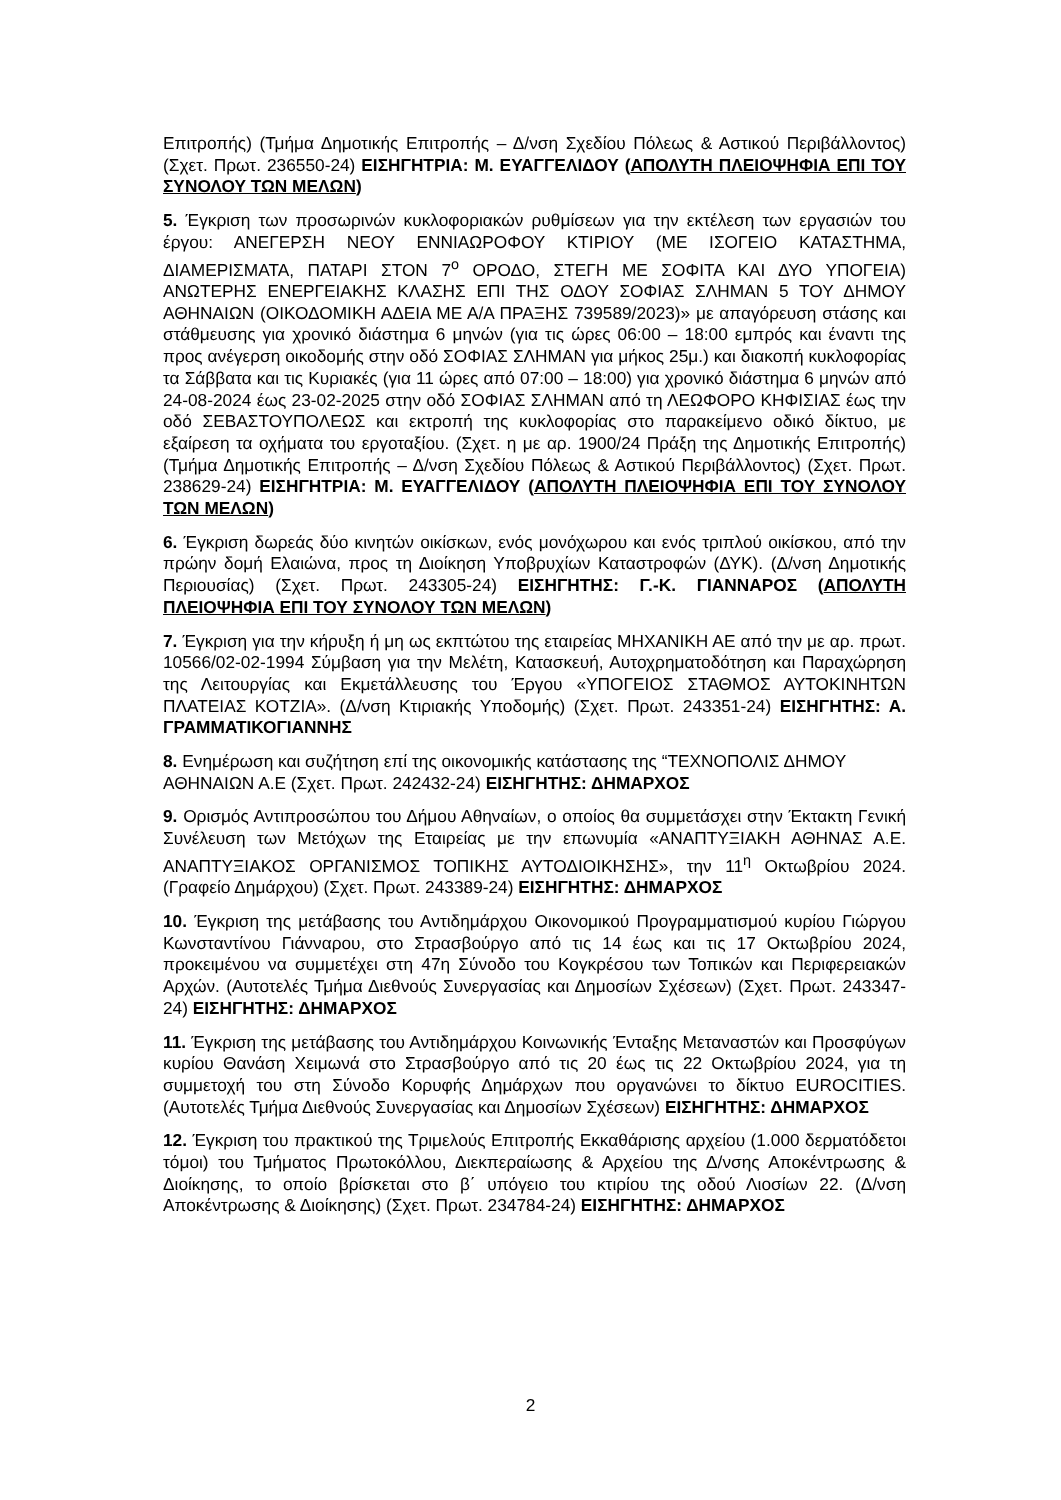Επιτροπής) (Τμήμα Δημοτικής Επιτροπής – Δ/νση Σχεδίου Πόλεως & Αστικού Περιβάλλοντος) (Σχετ. Πρωτ. 236550-24) ΕΙΣΗΓΗΤΡΙΑ: Μ. ΕΥΑΓΓΕΛΙΔΟΥ (ΑΠΟΛΥΤΗ ΠΛΕΙΟΨΗΦΙΑ ΕΠΙ ΤΟΥ ΣΥΝΟΛΟΥ ΤΩΝ ΜΕΛΩΝ)
5. Έγκριση των προσωρινών κυκλοφοριακών ρυθμίσεων για την εκτέλεση των εργασιών του έργου: ΑΝΕΓΕΡΣΗ ΝΕΟΥ ΕΝΝΙΑΩΡΟΦΟΥ ΚΤΙΡΙΟΥ (ΜΕ ΙΣΟΓΕΙΟ ΚΑΤΑΣΤΗΜΑ, ΔΙΑΜΕΡΙΣΜΑΤΑ, ΠΑΤΑΡΙ ΣΤΟΝ 7<sup>ο</sup> ΟΡΟΔΟ, ΣΤΕΓΗ ΜΕ ΣΟΦΙΤΑ ΚΑΙ ΔΥΟ ΥΠΟΓΕΙΑ) ΑΝΩΤΕΡΗΣ ΕΝΕΡΓΕΙΑΚΗΣ ΚΛΑΣΗΣ ΕΠΙ ΤΗΣ ΟΔΟΥ ΣΟΦΙΑΣ ΣΛΗΜΑΝ 5 ΤΟΥ ΔΗΜΟΥ ΑΘΗΝΑΙΩΝ (ΟΙΚΟΔΟΜΙΚΗ ΑΔΕΙΑ ΜΕ Α/Α ΠΡΑΞΗΣ 739589/2023)» με απαγόρευση στάσης και στάθμευσης για χρονικό διάστημα 6 μηνών (για τις ώρες 06:00 – 18:00 εμπρός και έναντι της προς ανέγερση οικοδομής στην οδό ΣΟΦΙΑΣ ΣΛΗΜΑΝ για μήκος 25μ.) και διακοπή κυκλοφορίας τα Σάββατα και τις Κυριακές (για 11 ώρες από 07:00 – 18:00) για χρονικό διάστημα 6 μηνών από 24-08-2024 έως 23-02-2025 στην οδό ΣΟΦΙΑΣ ΣΛΗΜΑΝ από τη ΛΕΩΦΟΡΟ ΚΗΦΙΣΙΑΣ έως την οδό ΣΕΒΑΣΤΟΥΠΟΛΕΩΣ και εκτροπή της κυκλοφορίας στο παρακείμενο οδικό δίκτυο, με εξαίρεση τα οχήματα του εργοταξίου. (Σχετ. η με αρ. 1900/24 Πράξη της Δημοτικής Επιτροπής) (Τμήμα Δημοτικής Επιτροπής – Δ/νση Σχεδίου Πόλεως & Αστικού Περιβάλλοντος) (Σχετ. Πρωτ. 238629-24) ΕΙΣΗΓΗΤΡΙΑ: Μ. ΕΥΑΓΓΕΛΙΔΟΥ (ΑΠΟΛΥΤΗ ΠΛΕΙΟΨΗΦΙΑ ΕΠΙ ΤΟΥ ΣΥΝΟΛΟΥ ΤΩΝ ΜΕΛΩΝ)
6. Έγκριση δωρεάς δύο κινητών οικίσκων, ενός μονόχωρου και ενός τριπλού οικίσκου, από την πρώην δομή Ελαιώνα, προς τη Διοίκηση Υποβρυχίων Καταστροφών (ΔΥΚ). (Δ/νση Δημοτικής Περιουσίας) (Σχετ. Πρωτ. 243305-24) ΕΙΣΗΓΗΤΗΣ: Γ.-Κ. ΓΙΑΝΝΑΡΟΣ (ΑΠΟΛΥΤΗ ΠΛΕΙΟΨΗΦΙΑ ΕΠΙ ΤΟΥ ΣΥΝΟΛΟΥ ΤΩΝ ΜΕΛΩΝ)
7. Έγκριση για την κήρυξη ή μη ως εκπτώτου της εταιρείας ΜΗΧΑΝΙΚΗ ΑΕ από την με αρ. πρωτ. 10566/02-02-1994 Σύμβαση για την Μελέτη, Κατασκευή, Αυτοχρηματοδότηση και Παραχώρηση της Λειτουργίας και Εκμετάλλευσης του Έργου «ΥΠΟΓΕΙΟΣ ΣΤΑΘΜΟΣ ΑΥΤΟΚΙΝΗΤΩΝ ΠΛΑΤΕΙΑΣ ΚΟΤΖΙΑ». (Δ/νση Κτιριακής Υποδομής) (Σχετ. Πρωτ. 243351-24) ΕΙΣΗΓΗΤΗΣ: Α. ΓΡΑΜΜΑΤΙΚΟΓΙΑΝΝΗΣ
8. Ενημέρωση και συζήτηση επί της οικονομικής κατάστασης της “ΤΕΧΝΟΠΟΛΙΣ ΔΗΜΟΥ ΑΘΗΝΑΙΩΝ Α.Ε (Σχετ. Πρωτ. 242432-24) ΕΙΣΗΓΗΤΗΣ: ΔΗΜΑΡΧΟΣ
9. Ορισμός Αντιπροσώπου του Δήμου Αθηναίων, ο οποίος θα συμμετάσχει στην Έκτακτη Γενική Συνέλευση των Μετόχων της Εταιρείας με την επωνυμία «ΑΝΑΠΤΥΞΙΑΚΗ ΑΘΗΝΑΣ Α.Ε. ΑΝΑΠΤΥΞΙΑΚΟΣ ΟΡΓΑΝΙΣΜΟΣ ΤΟΠΙΚΗΣ ΑΥΤΟΔΙΟΙΚΗΣΗΣ», την 11<sup>η</sup> Οκτωβρίου 2024. (Γραφείο Δημάρχου) (Σχετ. Πρωτ. 243389-24) ΕΙΣΗΓΗΤΗΣ: ΔΗΜΑΡΧΟΣ
10. Έγκριση της μετάβασης του Αντιδημάρχου Οικονομικού Προγραμματισμού κυρίου Γιώργου Κωνσταντίνου Γιάνναρου, στο Στρασβούργο από τις 14 έως και τις 17 Οκτωβρίου 2024, προκειμένου να συμμετέχει στη 47η Σύνοδο του Κογκρέσου των Τοπικών και Περιφερειακών Αρχών. (Αυτοτελές Τμήμα Διεθνούς Συνεργασίας και Δημοσίων Σχέσεων) (Σχετ. Πρωτ. 243347-24) ΕΙΣΗΓΗΤΗΣ: ΔΗΜΑΡΧΟΣ
11. Έγκριση της μετάβασης του Αντιδημάρχου Κοινωνικής Ένταξης Μεταναστών και Προσφύγων κυρίου Θανάση Χειμωνά στο Στρασβούργο από τις 20 έως τις 22 Οκτωβρίου 2024, για τη συμμετοχή του στη Σύνοδο Κορυφής Δημάρχων που οργανώνει το δίκτυο EUROCITIES. (Αυτοτελές Τμήμα Διεθνούς Συνεργασίας και Δημοσίων Σχέσεων) ΕΙΣΗΓΗΤΗΣ: ΔΗΜΑΡΧΟΣ
12. Έγκριση του πρακτικού της Τριμελούς Επιτροπής Εκκαθάρισης αρχείου (1.000 δερματόδετοι τόμοι) του Τμήματος Πρωτοκόλλου, Διεκπεραίωσης & Αρχείου της Δ/νσης Αποκέντρωσης & Διοίκησης, το οποίο βρίσκεται στο β΄ υπόγειο του κτιρίου της οδού Λιοσίων 22. (Δ/νση Αποκέντρωσης & Διοίκησης) (Σχετ. Πρωτ. 234784-24) ΕΙΣΗΓΗΤΗΣ: ΔΗΜΑΡΧΟΣ
2